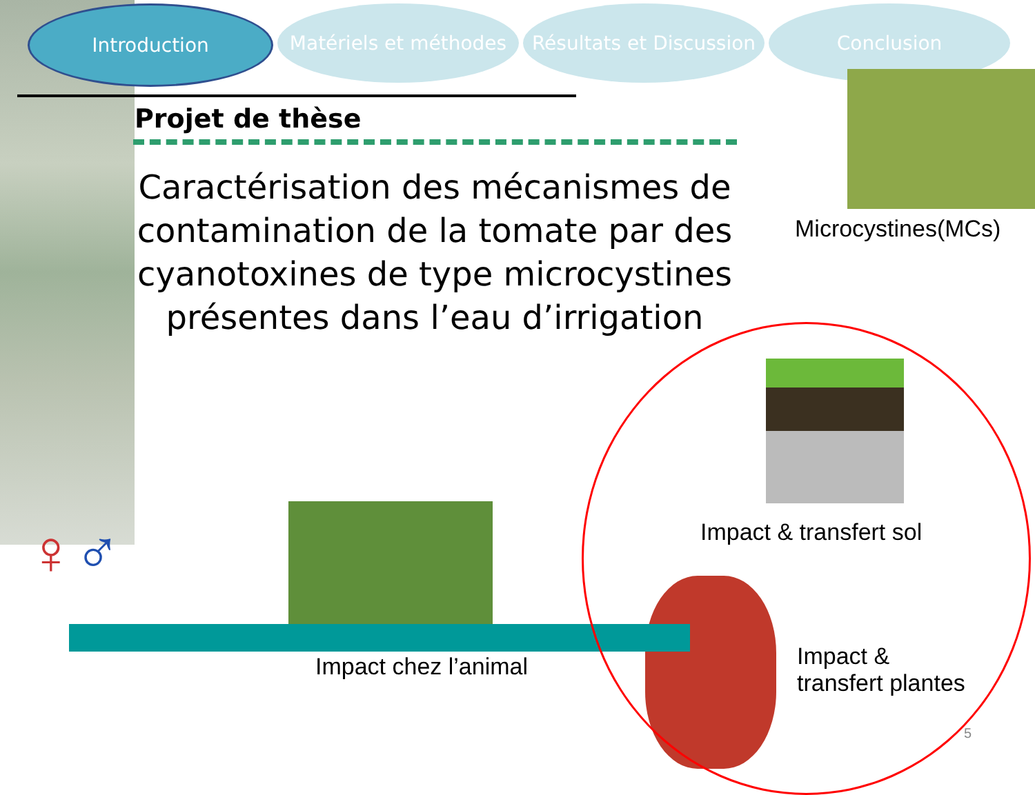Introduction Matériels et méthodes
Résultats et Discussion
Conclusion
Projet de thèse
Caractérisation des mécanismes de contamination de la tomate par des cyanotoxines de type microcystines présentes dans l’eau d’irrigation
Microcystines(MCs)
Impact & transfert sol
Impact &
transfert plantes
Impact chez l’animal
♀♂
5